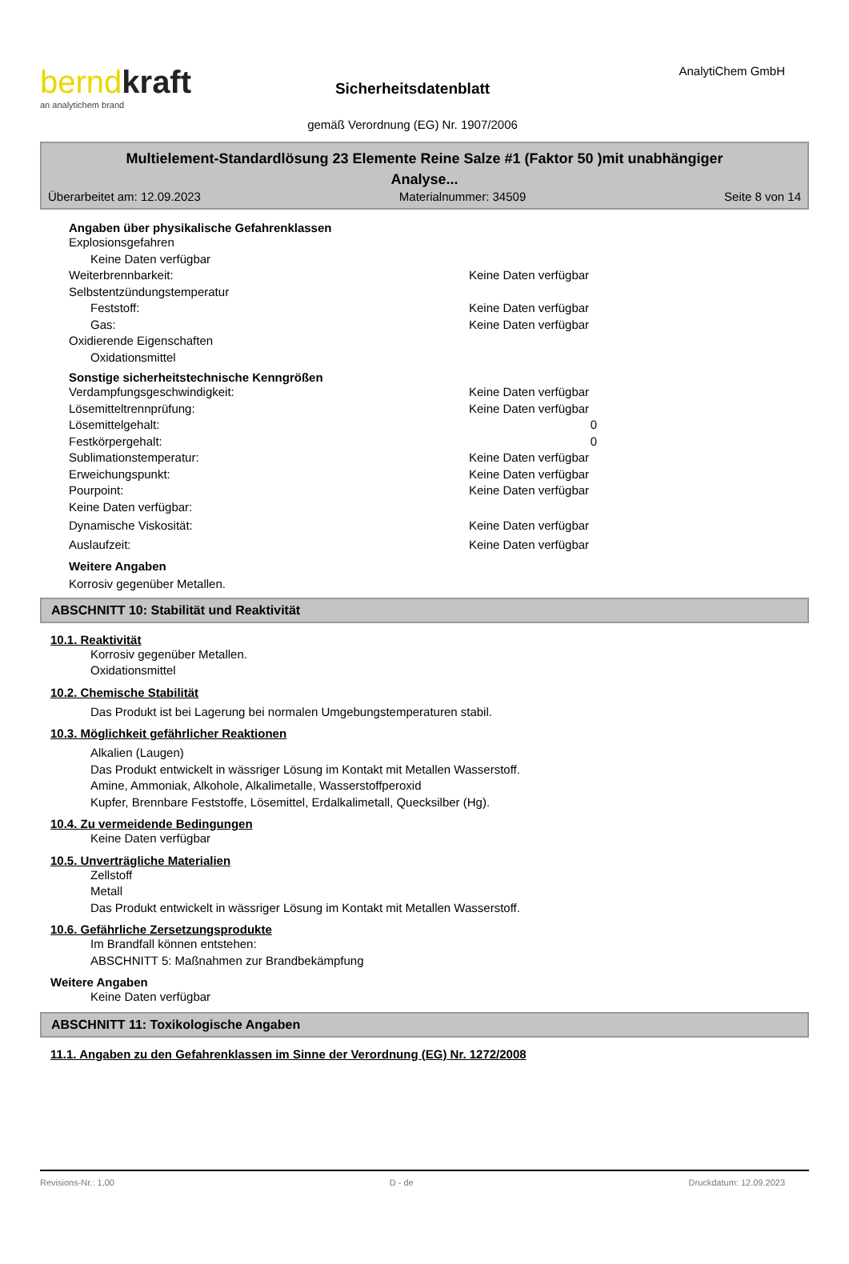berndkraft
an analytichem brand
Sicherheitsdatenblatt
gemäß Verordnung (EG) Nr. 1907/2006
AnalytiChem GmbH
Multielement-Standardlösung 23 Elemente Reine Salze #1 (Faktor 50 )mit unabhängiger
Analyse...
Überarbeitet am: 12.09.2023 Materialnummer: 34509 Seite 8 von 14
Angaben über physikalische Gefahrenklassen
Explosionsgefahren
Keine Daten verfügbar
Weiterbrennbarkeit: Keine Daten verfügbar
Selbstentzündungstemperatur
Feststoff: Keine Daten verfügbar
Gas: Keine Daten verfügbar
Oxidierende Eigenschaften
Oxidationsmittel
Sonstige sicherheitstechnische Kenngrößen
Verdampfungsgeschwindigkeit: Keine Daten verfügbar
Lösemitteltrennprüfung: Keine Daten verfügbar
Lösemittelgehalt: 0
Festkörpergehalt: 0
Sublimationstemperatur: Keine Daten verfügbar
Erweichungspunkt: Keine Daten verfügbar
Pourpoint: Keine Daten verfügbar
Keine Daten verfügbar:
Dynamische Viskosität: Keine Daten verfügbar
Auslaufzeit: Keine Daten verfügbar
Weitere Angaben
Korrosiv gegenüber Metallen.
ABSCHNITT 10: Stabilität und Reaktivität
10.1. Reaktivität
Korrosiv gegenüber Metallen.
Oxidationsmittel
10.2. Chemische Stabilität
Das Produkt ist bei Lagerung bei normalen Umgebungstemperaturen stabil.
10.3. Möglichkeit gefährlicher Reaktionen
Alkalien (Laugen)
Das Produkt entwickelt in wässriger Lösung im Kontakt mit Metallen Wasserstoff.
Amine, Ammoniak, Alkohole, Alkalimetalle, Wasserstoffperoxid
Kupfer, Brennbare Feststoffe, Lösemittel, Erdalkalimetall, Quecksilber (Hg).
10.4. Zu vermeidende Bedingungen
Keine Daten verfügbar
10.5. Unverträgliche Materialien
Zellstoff
Metall
Das Produkt entwickelt in wässriger Lösung im Kontakt mit Metallen Wasserstoff.
10.6. Gefährliche Zersetzungsprodukte
Im Brandfall können entstehen:
ABSCHNITT 5: Maßnahmen zur Brandbekämpfung
Weitere Angaben
Keine Daten verfügbar
ABSCHNITT 11: Toxikologische Angaben
11.1. Angaben zu den Gefahrenklassen im Sinne der Verordnung (EG) Nr. 1272/2008
Revisions-Nr.: 1,00 D - de Druckdatum: 12.09.2023